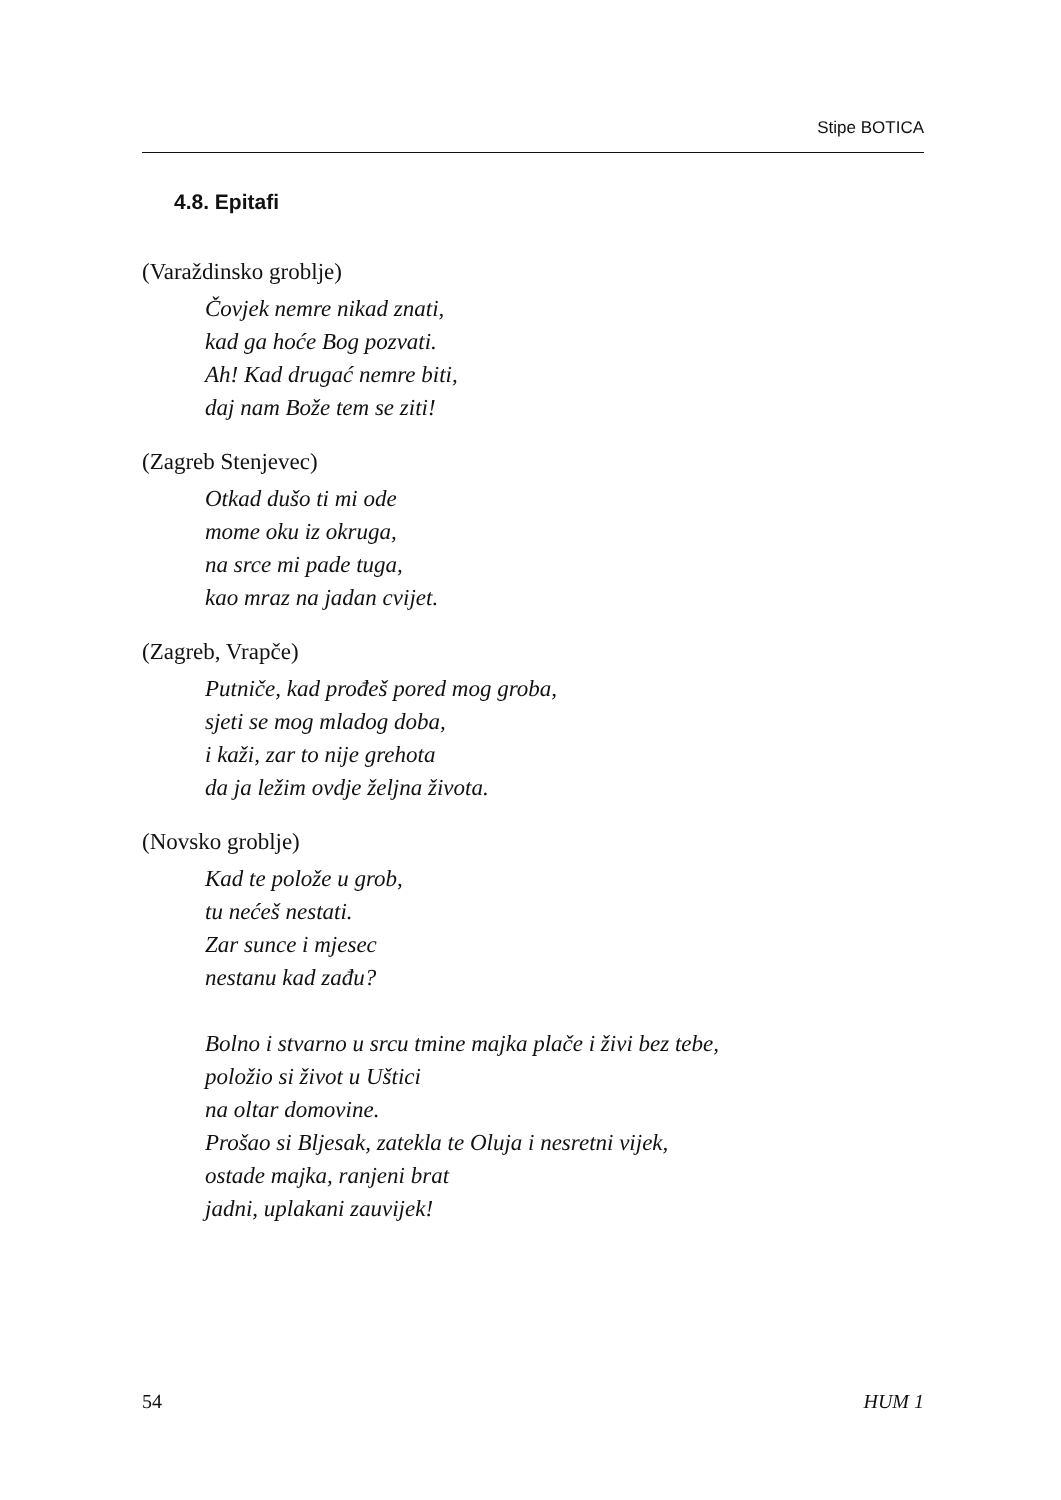Stipe BOTICA
4.8. Epitafi
(Varaždinsko groblje)
Čovjek nemre nikad znati,
kad ga hoće Bog pozvati.
Ah! Kad drugać nemre biti,
daj nam Bože tem se ziti!
(Zagreb Stenjevec)
Otkad dušo ti mi ode
mome oku iz okruga,
na srce mi pade tuga,
kao mraz na jadan cvijet.
(Zagreb, Vrapče)
Putniče, kad prođeš pored mog groba,
sjeti se mog mladog doba,
i kaži, zar to nije grehota
da ja ležim ovdje željna života.
(Novsko groblje)
Kad te polože u grob,
tu nećeš nestati.
Zar sunce i mjesec
nestanu kad zađu?
Bolno i stvarno u srcu tmine majka plače i živi bez tebe,
položio si život u Uštici
na oltar domovine.
Prošao si Bljesak, zatekla te Oluja i nesretni vijek,
ostade majka, ranjeni brat
jadni, uplakani zauvijek!
54 HUM 1